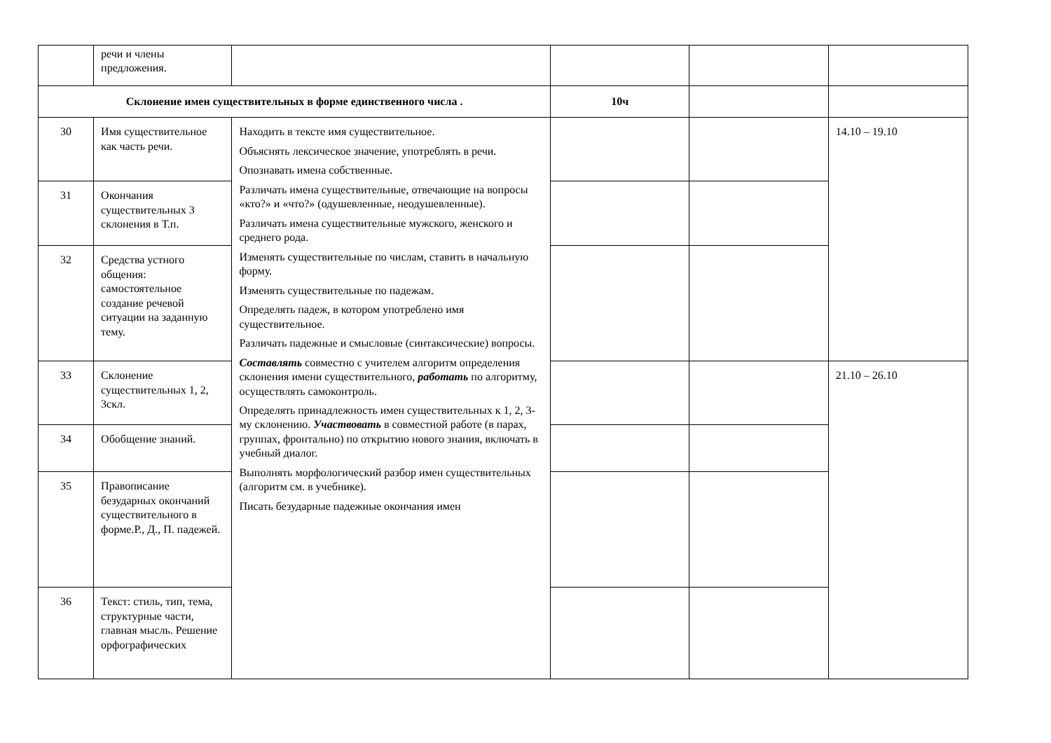| | речи и члены предложения. | | | | |
| Склонение имен существительных в форме единственного числа . | | | 10ч | | |
| 30 | Имя существительное как часть речи. | Находить в тексте имя существительное. Объяснять лексическое значение, употреблять в речи. Опознавать имена собственные. Различать имена существительные, отвечающие на вопросы «кто?» и «что?» (одушевленные, неодушевленные). Различать имена существительные мужского, женского и среднего рода. Изменять существительные по числам, ставить в начальную форму. Изменять существительные по падежам. Определять падеж, в котором употреблено имя существительное. Различать падежные и смысловые (синтаксические) вопросы. Составлять совместно с учителем алгоритм определения склонения имени существительного, работать по алгоритму, осуществлять самоконтроль. Определять принадлежность имен существительных к 1, 2, 3-му склонению. Участвовать в совместной работе (в парах, группах, фронтально) по открытию нового знания, включать в учебный диалог. Выполнять морфологический разбор имен существительных (алгоритм см. в учебнике). Писать безударные падежные окончания имен | | | 14.10 – 19.10 |
| 31 | Окончания существительных 3 склонения в Т.п. | | | | |
| 32 | Средства устного общения: самостоятельное создание речевой ситуации на заданную тему. | | | | |
| 33 | Склонение существительных 1, 2, 3скл. | | | | 21.10 – 26.10 |
| 34 | Обобщение знаний. | | | | |
| 35 | Правописание безударных окончаний существительного в форме.Р., Д., П. падежей. | | | | |
| 36 | Текст: стиль, тип, тема, структурные части, главная мысль. Решение орфографических | | | | |